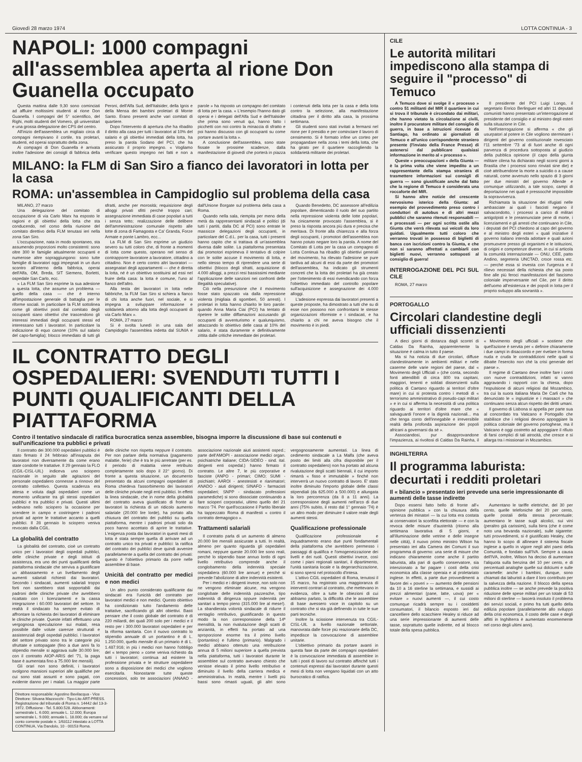Giovedì 28 marzo 1974 LOTTA CONTINUA - 3
NAPOLI: 1000 compagni all'assemblea aperta al rione Don Guanella occupato
Questa mattina dalle 9,30 sono cominciati ad affluire moltissimi studenti al rione Don Guanella. I compagni del 5° scientifico, del Righi, molti studenti del Vomero, gli universitari e una grossa delegazione dei CPS del centro.
All'inizio dell'assemblea un migliaio circa di compagni riempivano il cortile, tra proletari, studenti, ed operai soprattutto della zona.
Ai compagni di Don Guanella è arrivata inoltre l'adesione dei consigli di fabbrica della Peroni, dell'Alfa Sud, dell'Italsider, della Ignis e della Mensa dei bambini proletari di Monte Santo. Erano presenti anche vari comitati di quartiere.
Dopo l'intervento di apertura che ha ribadito il diritto alla casa per tutti i lavoratori al 10% del salario e gli obiettivi immediati della lotta, ha preso la parola Sodano del PCI, che ha assicurato il proprio impegno. « Vogliamo verificare questo impegno nei fatti e non a parole » ha risposto un compagno del comitato di lotta per la casa. « L'esempio l'hanno dato gli operai e i delegati dell'Alfa Sud e dell'Italsider che prima sono venuti qui, hanno fatto i picchetti con noi contro la minaccia di sfratto e poi hanno discusso con gli occupanti su come portare avanti la lotta ».
A conclusione dell'assemblea, sono state fissate le prossime scadenze, dalla manifestazione di giovedì che porterà in piazza i contenuti della lotta per la casa e della lotta contro la selezione, alla manifestazione cittadina per il diritto alla casa, la prossima settimana.
Gli studenti sono stati invitati a fermarsi nel rione per il presidio e per cominciare il lavoro di censimento. Si è formato infine un corteo per propagandare nella zona i temi della lotta, che ha girato per il quartiere raccogliendo la solidarietà militante dei proletari.
MILANO: la FLM di San Siro a fianco dei lavoratori in lotta per la casa
ROMA: un'assemblea in Campidoglio sul problema della casa
MILANO, 27 marzo
Una delegazione del comitato di occupazione di via Carlo Marx ha esposto le ragioni e gli obiettivi della lotta che sta conducendo, nel corso della riunione del comitato direttivo della FLM tenutasi ieri nella zona San Siro.
L'occupazione, nata in modo spontaneo, sta assumendo proporzioni molto consistenti: sono oltre 300 le famiglie attualmente occupanti e numerose altre sopraggiungono: sono tutte famiglie di lavoratori oggi impegnati in un duro scontro all'interno della fabbrica, operai dell'Alfa, OM, Breda, SIT Siemens, Borletti, ospedale San Carlo, ecc.
« La FLM San Siro esprime la sua adesione a questa lotta, che assume un problema — quello della casa — che è interno all'impostazione generale di battaglia per le riforme sociali. In particolare la FLM sottolinea come gli obiettivi posti dal comitato degli occupanti siano obiettivi che trascendono gli interessi immediati degli occupanti stessi ed interessano tutti i lavoratori. In particolare la indicazione di equo canone (10% sul salario del capo-famiglia); blocco immediato di tutti gli sfratti, anche per morosità; requisizione degli alloggi privati sfitti perché troppo cari; assegnazione immediata di case popolari a tutti i senza tetto; realizzazione delle delibere dell'amministrazione comunale rispetto alle lotte di zona di Famagosta e Ca' Granda, Forze Armate e ponte Lambro, ecc...
La FLM di San Siro esprime un giudizio severo su tutti coloro che, di fronte a momenti di lotta come questo, operano nel senso di contrapporre lavoratore a lavoratore, cittadino a cittadino. Non è certo contro altri lavoratori — assegnatari degli appartamenti — che è diretta la lotta, né è un obiettivo sostituirsi ad essi nel fruire della casa: la lotta è comune, l'uno al fianco dell'altro.
Alla testa dei lavoratori in lotta nelle fabbriche, la FLM San Siro si schiera a fianco di chi lotta anche fuori, nel sociale, e si impegna a sviluppare informazione e solidarietà attorno alla lotta degli occupanti di via Carlo Marx ».
ROMA, 27 marzo
Si è svolta lunedì in una sala del Campidoglio l'assemblea indetta dal SUNIA e dall'Unione Borgate sul problema della casa a Roma.
Quando nella sala, riempita per meno della metà da rappresentanti sindacali e politici (di tutti i partiti, dalla DC al PCI) sono entrate le massicce delegazioni degli occupanti, in particolare del C.d.L. per la casa, tutti i presenti hanno capito che si trattava di un'assemblea diversa dalle solite. La piattaforma presentata dai promotori esprimeva il tentativo di colpire con le solite accuse il movimento di lotta, e nello stesso tempo di riprendere una serie di obiettivi (blocco degli sfratti, acquisizione di 4.000 alloggi, a prezzi resi bassissimi mediante l'applicazione delle sanzioni nei confronti delle illegalità speculative).
Ciò nella presunzione che il movimento fosse stato spazzato via dalla repressione violenta (migliaia di sgomberi, 50 arresti). I proletari in lotta hanno chiarito le loro parole: quando Anna Maria Ciai (PCI) ha tentato di ripetere le solite diffamazioni accusando gli occupanti di avventurismo e qualunquismo, attaccando lo obiettivo delle casa al 10% del salario, è stata duramente e definitivamente zittita dalle critiche immediate dei proletari.
Quando Benedetto, DC assessore all'edilizia popolare, dimenticando il ruolo del suo partito nella repressione violenta delle lotte popolari, ha cinicamente provocato l'assemblea, si è preso la risposta ancora più dura e precisa che meritava. Di fronte alla chiarezza e alla forza degli occupanti, i promotori dell'assemblea non hanno potuto negare loro la parola. A nome del Comitato di Lotta per la casa un compagno di Lotta Continua ha ribadito gli obiettivi generali del movimento, ha rilevato l'adesione se pure tardiva ad alcuni di essi da parte dei promotori dell'assemblea, ha indicato gli strumenti concreti che la lotta dei proletari ha già creato per l'ottenimento di essi rivendicando con forza l'obiettivo immediato del controllo popolare sull'acquisizione e assegnazione dei 4.000 alloggi.
L'adesione espressa dai lavoratori presenti a queste proposte, ha dimostrato a tutti che su di esse non possono non confrontarsi le stesse organizzazioni riformiste e i sindacati, e ha chiarito a chi ne aveva bisogno che il movimento è in piedi.
IL CONTRATTO DEGLI OSPEDALIERI: SVENDUTI TUTTI I PUNTI QUALIFICANTI DELLA PIATTAFORMA
Contro il tentativo sindacale di ratifica burocratica senza assemblee, bisogna imporre la discussione di base sui contenuti e sull'unificazione tra pubblici e privati
Il contratto dei 300.000 ospedalieri pubblici è stato firmato il 24 febbraio all'insaputa dei lavoratori non diversamente da come erano state condotte le trattative. Il 29 gennaio la FLO (CGIL-CISL-UIL) indiceva uno sciopero nazionale in seguito alle agitazioni del personale ospedaliero connesse a rinnovo del contratto collettivo. Questa scadenza era attesa e voluta dagli ospedalieri come un momento unificante tra gli stessi ospedalieri pubblici e tra pubblici e privati. Questi ultimi vedevano nello sciopero la occasione per scendere in campo e costringere i padroni privati ad aprire le trattative accanto a quelli pubblici. Il 28 gennaio lo sciopero veniva revocato dalla CGIL.
La globalità del contratto
La globalità del contratto, cioè un contratto unico per i lavoratori degli ospedali pubblici, delle cliniche private e degli istituti di assistenza, era uno dei punti qualificanti della piattaforma sindacale che serviva a giustificare un abbassamento e un livellamento degli aumenti salariali richiesti dai lavoratori. Secondo i sindacati, aumenti salariali troppo forti non sarebbero stati sopportabili dai padroni delle cliniche private che avrebbero ricattato con i licenziamenti e la cassa integrazione i 60.000 lavoratori del settore. In realtà il sindacato ha sempre evitato di affrontare la richiesta dei lavoratori di eliminare le cliniche private. Queste infatti effettuano una vergognosa speculazione sui malati, resa possibile dalle volute carenze strutturali e assistenziali degli ospedali pubblici. I lavoratori del settore privato sono tra le categorie più sfruttate e sottopagate (fino a due anni fa lo stipendio mensile si aggirava sulle 30.000 lire; con il contratto AIOP-ARIS del '71, la paga base è aumentata fino a 75.000 lire mensili).
Gli orari non sono definiti, i lavoratori svolgono mansioni superiori alle qualifiche per cui sono stati assunti e sono pagati, con evidente danno per i malati. La maggior parte delle cliniche non rispetta neppure il contratto. Per non parlare della normativa (pagamento malattie, ferie) che è tra le più arretrate (per es. il periodo di malattia viene retribuito completamente solo dopo il 22° giorno). Di fronte a questa situazione, un documento presentato da alcuni compagni ospedalieri di Roma chiedeva l'assorbimento dei lavoratori delle cliniche private negli enti pubblici. In effetti la linea sindacale, che in nome della globalità del contratto aveva giustificato di fronte ai lavoratori la richiesta di un ridicolo aumento salariale (20.000 lire lorde), ha portato alla chiusura del contratto dei pubblici su quella piattaforma, mentre i padroni privati solo da poco hanno accettato di aprire le trattative. L'esigenza posta dai lavoratori in questi mesi di lotta è stata sempre quella di arrivare ad un contratto unico tra privati e pubblici: la ratifica del contratto dei pubblici deve quindi avvenire parallelamente a quella del contratto dei privati: questo è l'obiettivo primario da porre nelle assemblee di base.
Unicità del contratto per medici e non medici
Un altro punto considerato qualificante dai sindacati era l'unicità del contratto per lavoratori medici e non medici. Questo obiettivo ha condizionato tutto l'andamento delle trattative, sacrificando gli altri obiettivi. Basti pensare che il costo globale del contratto è di 220 miliardi, dei quali 200 solo per i medici e il resto per i 300.000 lavoratori ospedalieri e per la riforma sanitaria. Con il nuovo contratto lo stipendio annuale di un portantino è di L. 1.250.000, quello mensile di un primario è di L. 1.487.916; in più i medici non hanno l'obbligo del « tempo pieno » come veniva richiesto da tutti i lavoratori; continua ad esistere la professione privata e le strutture ospedaliere sono a disposizione dei medici che vogliono esercitarla. Nonostante tutte queste concessioni, solo tre associazioni (ANAAO - associazione nazionale aiuti assistenti osped.; parte dell'AMOPI - associazione medici organ. psichiatriche italiane; CIDA-SIDEO - sind. ital. dirigenti enti ospedal.) hanno firmato il contratto. Le altre 7, le più corporative e fasciste (ANPO - primari; CIMO; SUMI - psichiatri; AAROI - anestesisti e rianimatori; ANADO - aiuti dirigenti; SINAFO - farmacisti ospedalieri; SNPP - sindacato professioni paramediche) si sono dissociate continuando a fare scioperi corporativi, ultimo quello del 21 marzo '74. Per quell'occasione il Partito liberale ha tappezzato Roma di manifesti « contro il contratto demagogico ».
Trattamenti salariali
Il contratto parla di un aumento di almeno 20.000 lire mensili assicurate a tutti. In realtà, almeno per quanto riguarda gli ospedalieri romani, neppure queste 20.000 lire sono reali, perché lo stipendio base annuo lordo di ogni livello retributivo comprende anche il conglobamento della indennità speciale ospedaliera (60.000 lire annue) e perché si prevede l'abolizione di altre indennità esistenti.
Per i medici e i dirigenti invece, non solo non ne vengono eliminate alcune, ma vengono conglobate delle indennità pazzesche, tipo indennità di dirigenza oppure indennità per sanitari a tempo pieno (315.000 lire al mese!). La sbandierata volontà sindacale di ridurre il ventaglio retributivo, giustificando in questo modo la non corresponsione della 14ª mensilità, la non rivalutazione degli scatti di anzianità, in effetti ha portato ad una sproporzione enorme tra il primo livello (portantino) e l'ultimo (primario). Malgrado i medici abbiano ottenuto una retribuzione annua di 5 milioni superiore a quella prevista nella piattaforma, tutti i lavoratori durante le assemblee sul contratto avevano chiesto che venisse elevato il primo livello retributivo e diminuito il livello della carriera medica e amministrativa. In realtà, mentre i livelli più bassi sono rimasti uguali, gli altri sono vergognosamente aumentati. La linea di cedimento sindacale a La Malfa (che aveva posto dei limiti alla cifra disponibile per il contratto ospedaliero) non ha portato ad alcuna rivalutazione degli scatti biennali, il cui importo rimarrà « fisso e immutabile » finché non interverrà un nuovo contratto di lavoro. E' stato inoltre diminuito l'importo globale delle classi stipendiali (da 625.000 a 500.000) e allungata la loro percorrenza (da 8 a 11 anni). La corresponsione degli aumenti nell'arco di due anni (75% subito, il resto dal 1° gennaio '74) è un altro modo per diminuire il valore reale degli aumenti stessi.
Qualificazione professionale
Qualificazione professionale e inquadramento erano due punti fondamentali della piattaforma che avrebbero permesso i passaggi di qualifica e l'omogeneizzazione dei livelli e dei ruoli. Questi obiettivi invece, così come i piani regionali sanitari, il dipartimento, l'unità sanitaria locale e la degerarchizzazione, si sono spersi nel protocollo d'intesa.
L'attivo CGIL ospedalieri di Roma, tenutosi il 15 marzo, ha registrato una maggioranza di interventi contrari al contratto, che mettevano in evidenza, oltre a tutte le obiezioni di cui abbiamo parlato, la difficoltà che le assemblee di base avessero voce in capitolo su un contratto che si sta già definendo in tutte le sue parti tecniche.
Inoltre la scissione intervenuta tra CGIL-CISL-UIL a livello nazionale settoriale, manovrata dalle forze più reazionarie della DC, impedisce la convocazione di assemblee unitarie.
L'obiettivo primario da portare avanti in questa fase da parte dei compagni ospedalieri è la convocazione immediata di assemblee in tutti i posti di lavoro sul contratto affinché tutti i contenuti espressi dai lavoratori durante questi mesi di lotta non vengano liquidati con un atto burocratico di ratifica.
Direttore responsabile: Agostino Bevilacqua - Vice Direttore: Silvana Mazzocchi - Tipo-Lito ART-PRESS. Registrazione del tribunale di Roma n. 14442 del 13-3-1972. Diffusione - Tel. 5.800.528. Abbonamenti: semestrale L. 6.000; annuale L. 12.000; Europa semestrale L. 9.000; annuale L. 18.000; da versare sul conto corrente postale n. 1/63112 intestato a LOTTA CONTINUA, Via Dandolo, 10 - 00153 Roma.
CILE
Le autorità militari impediscono alla stampa di seguire il "processo" di Temuco
A Temuco dove si svolge il « processo » contro 51 militanti del MIR il quartiere in cui si trova il tribunale è circondato dai militari, che hanno vietato la circolazione ai civili, inoltre il procuratore militare del consiglio di guerra, in base a istruzioni ricevute da Santiago, ha ordinato ai giornalisti di Temuco e all'unico corrispondente straniero presente (l'inviato della France Presse) di astenersi dal pubblicare qualsiasi informazione in merito al « processo ».
Queste « preoccupazioni » della Giunta — è la prima volta che viene impedito a un rappresentante della stampa straniera di trasmettere informazioni sui consigli di guerra — sono giustificate anche dal fatto che la regione di Temuco è considerata una roccaforte del MIR.
Si hanno altre notizie del crescente nervosismo isterico della Giunta: ad esempio del provvedimento preso contro i conduttori di autobus e di altri mezzi pubblici che saranno ritenuti responsabili — e processati — per ogni scritta ostile alla Giunta che verrà rilevata sui veicoli da loro guidati. Ugualmente tutti coloro che verranno trovati in possesso di biglietti di banca con iscrizioni contro la Giunta, e che non si saranno affrettati a cambiarli con biglietti nuovi, verranno sottoposti al consiglio di guerra!
INTERROGAZIONE DEL PCI SUL CILE
ROMA, 27 marzo
Il presidente del PCI Luigi Longo, il segretario Enrico Berlinguer ed altri 11 deputati comunisti hanno presentato un'interrogazione al presidente del consiglio e al ministro degli esteri sulla situazione in Cile.
Nell'interrogazione si afferma « che gli usurpatori al potere in Cile vogliono sterminare i dirigenti del governo costituzionale rovesciato l'11 settembre '73 al di fuori anche di ogni parvenza di procedura sottoposta al giudizio della pubblica opinione (il capo della giunta militare cilena ha dichiarato negli scorsi giorni a Brasilia che i processi sono rinviati sine die) e cioè attribuendone la morte a suicidio o a cause naturali, come avvenuto nello spazio di 3 giorni per due ministri del governo Allende e comunque utilizzando, a tale scopo, campi di deportazione nei quali è pressocché impossibile la sopravvivenza.
Richiamata la situazione dei rifugiati nelle ambasciate ai quali i fascisti negano il salvacondotto, i processi a carico di militari antigolpisti e le preannunciate pene di morte, i licenziamenti e gli arresti che continuano in Cile, i deputati del PCI chiedono al capo del governo e al ministro degli esteri « quali iniziative il governo italiano intenda adottare e quali azioni promuovere presso gli organismi e le istituzioni, di origini e competenze diverse, in cui si articola la comunità internazionale — ONU, CEE, patto Andino, segreteria UNCTAD, croce rossa etc. — perché essa si investa con l'urgenza e il rilievo necessari della richiesta che sia posto fine alle più feroci manifestazioni del fascismo coloniale imperversante nel Cile, per il diritto dell'uomo all'esistenza e dei popoli in lotta per il proprio sviluppo alla sovranità ».
PORTOGALLO
Circolari clandestine degli ufficiali dissenzienti
A dieci giorni di distanza dagli scontri di Caldas Da Rainha, apparentemente la situazione è calma in tutto il paese.
Ma si ha notizia di due circolari, diffuse clandestinamente in ambienti militari e nelle caserme delle varie regioni del paese, dal « Movimento degli Ufficiali » (che conta, secondo fonti attendibili di circa 800 tra capitani, maggiori, tenenti e soldati dissenzienti sulla politica di Caetano riguardo ai territori d'oltre mare) in cui si protesta contro i metodi di « terrorismo amministrativo di pseudo-capi militari » e in cui si afferma la necessità di una politica riguardo ai territori d'oltre mare che « salvaguardi l'onore e la dignità nazionali... ma che tenga conto dell'innegabile e irreversibile realtà della profonda aspirazione dei popoli africani a governarsi da sé ».
Associandosi, pur disapprovandone l'impazienza, ai rivoltosi di Caldas Da Rainha, il « Movimento degli ufficiali » sostiene che quell'azione è servita per « definire chiaramente i due campi in disaccordo e per rivelare in forma nuda e cruda le contraddizioni nelle quali si dibatte l'esercito non ché la crisi generale del paese ».
Il regime di Caetano deve inoltre fare i conti con nuove contraddizioni, infatti si vanno aggravando i rapporti con la chiesa, dopo l'espulsione di alcuni religiosi dal Mozambico, tra cui la suora italiana Maria De Carli che ha denunciato le « ingiustizie e i massacri » che continuano senza alcun rispetto dei diritti umani.
Il governo di Lisbona si appella per parte sua al concordato tra Vaticano e Portogallo che stabilisce che i religiosi devono appoggiare la politica coloniale del governo portoghese, ma il Vaticano è oggi costretto ad appoggiare il rifiuto di farsi complici di tali atrocità, che cresce e si allarga tra i missionari in Mozambico.
INGHILTERRA
Il programma laburista: decurtati i redditi proletari
Il « bilancio » presentato ieri prevede una serie impressionante di aumenti delle tasse indirette
Dopo essersi fatto bello di fronte all'« opinione pubblica » con la chiusura della vertenza dei minatori — la cui lotta era costata ai conservatori la sconfitta elettorale — e con la revoca delle misure d'austerità (ritorno alla settimana lavorativa di 5 giorni, e all'illuminazione delle vetrine e delle insegne nelle città), il nuovo primo ministro Wilson ha presentato ieri alla Camera dei Comuni il suo programma di governo: una serie di misure che indicano chiaramente come anche il partito laburista, alla pari di quello conservatore, sia intenzionato a far pagare i costi della crisi economica alla classe operaia e al proletariato inglese. In effetti, a parte due provvedimenti a favore dei « poveri » — aumento delle pensioni da 10 a 16 sterline la settimana, e sussidi ai prezzi alimentari (pane, latte, uova) per « evitare » nuovi aumenti —, il cui costo comunque ricadrà sempre su i cosiddetti consumatori, il bilancio esposto ieri dal cancelliere dello scacchiere Healey si riduce ad una serie impressionante di aumenti delle tasse, soprattutto quelle indirette, ed al blocco totale della spesa pubblica.
Aumentano le tariffe elettriche, del 30 per cento, quelle telefoniche del 20 per cento, quelle postali della stessa percentuale; aumentano le tasse sugli alcolici, sui vini (peraltro già carissimi), sulla birra (che è come noto una bevanda nazionale), sulle sigarette: tutti provvedimenti, si è giustificato Healey, che hanno lo scopo di allineare il sistema fiscale inglese a quello in vigore negli altri paesi della Comunità, e fondato sull'IVA. Sempre a causa dell'IVA, inoltre, Wilson ha deciso di aumentare l'aliquota sulla benzina del 10 per cento, e di percentuali analoghe quelle sui dolciumi e sulle caramelle: anche i bambini, dunque, sono chiamati dai laburisti a dare il loro contributo per la salvezza della nazione. Il blocco della spesa pubblica inoltre — se anche prevede la positiva riduzione delle spese militari per un totale di 53 milioni di sterline — lascerà insoluto il problema dei servizi sociali, e primo fra tutti quello della edilizia popolare (parallelamente allo sviluppo della crisi economica, il costo delle case e degli affitti in Inghilterra è aumentato enormemente nel corso degli ultimi anni).